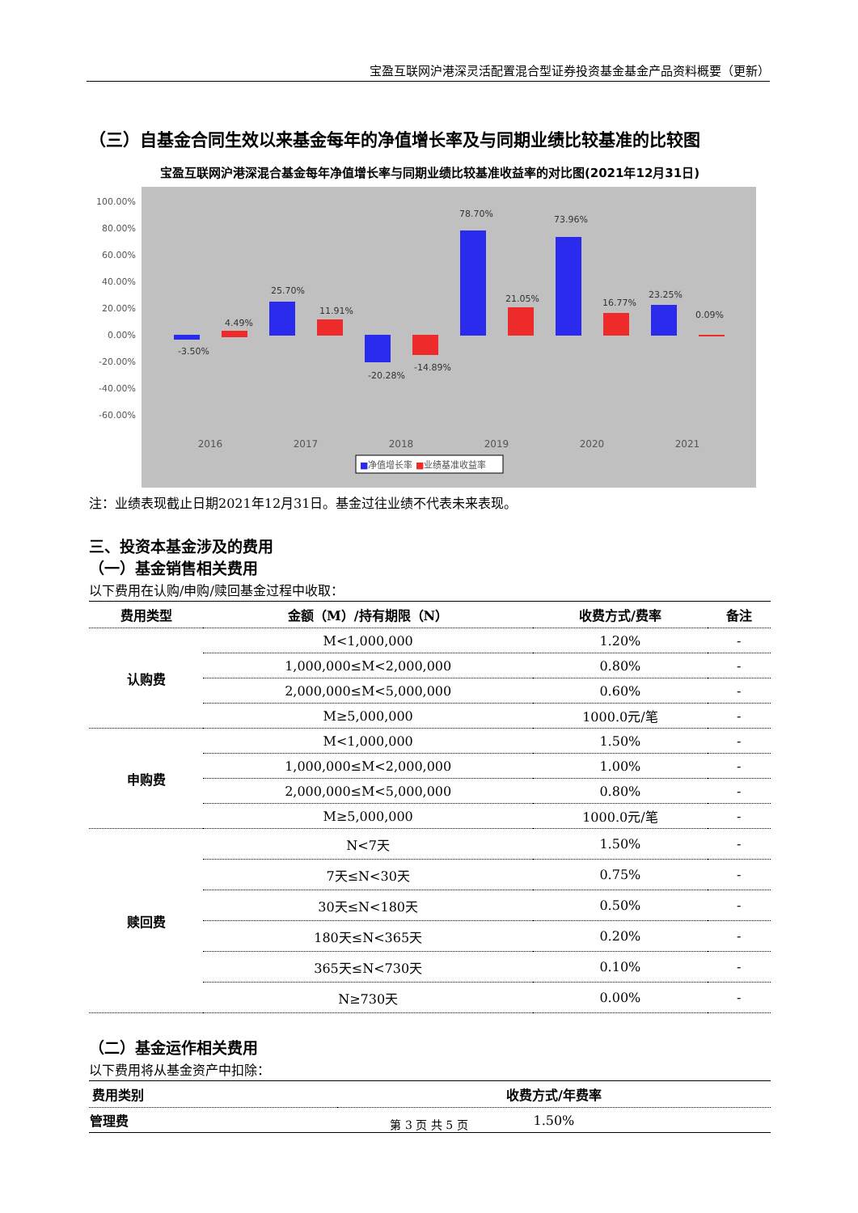宝盈互联网沪港深灵活配置混合型证券投资基金基金产品资料概要（更新）
（三）自基金合同生效以来基金每年的净值增长率及与同期业绩比较基准的比较图
宝盈互联网沪港深混合基金每年净值增长率与同期业绩比较基准收益率的对比图(2021年12月31日)
100.00%
80.00%
60.00%
40.00%
20.00%
0.00%
-20.00%
-40.00%
-60.00%
-3.50%
4.49%
25.70%
11.91%
-20.28%
-14.89%
78.70%
21.05%
73.96%
16.77%
23.25%
0.09%
2016
2017
2018
2019
2020
2021
■净值增长率 ■业绩基准收益率
注：业绩表现截止日期2021年12月31日。基金过往业绩不代表未来表现。
三、投资本基金涉及的费用
（一）基金销售相关费用
以下费用在认购/申购/赎回基金过程中收取：
| 费用类型 | 金额（M）/持有期限（N） | 收费方式/费率 | 备注 |
| --- | --- | --- | --- |
| 认购费 | M<1,000,000 | 1.20% | - |
| | 1,000,000≤M<2,000,000 | 0.80% | - |
| | 2,000,000≤M<5,000,000 | 0.60% | - |
| | M≥5,000,000 | 1000.0元/笔 | - |
| 申购费 | M<1,000,000 | 1.50% | - |
| | 1,000,000≤M<2,000,000 | 1.00% | - |
| | 2,000,000≤M<5,000,000 | 0.80% | - |
| | M≥5,000,000 | 1000.0元/笔 | - |
| 赎回费 | N<7天 | 1.50% | - |
| | 7天≤N<30天 | 0.75% | - |
| | 30天≤N<180天 | 0.50% | - |
| | 180天≤N<365天 | 0.20% | - |
| | 365天≤N<730天 | 0.10% | - |
| | N≥730天 | 0.00% | - |
（二）基金运作相关费用
以下费用将从基金资产中扣除：
| 费用类别 | 收费方式/年费率 |
| --- | --- |
| 管理费 | 1.50% |
第 3 页 共 5 页